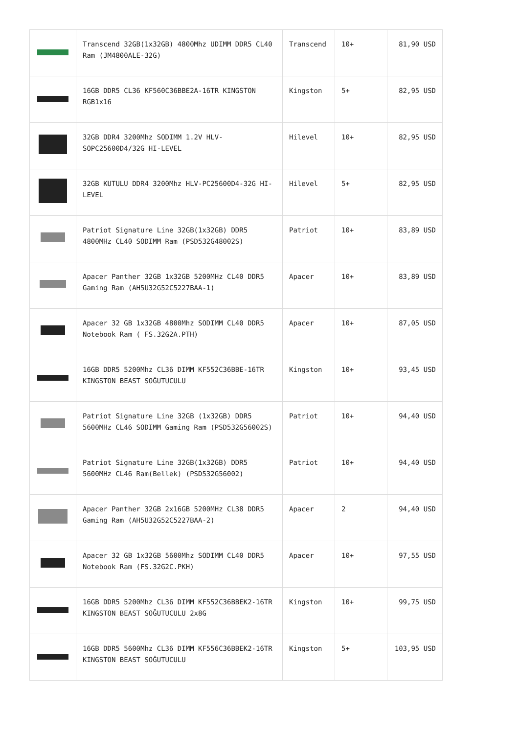| | Transcend 32GB(1x32GB) 4800Mhz UDIMM DDR5 CL40 Ram (JM4800ALE-32G) | Transcend | 10+ | 81,90 USD |
| | 16GB DDR5 CL36 KF560C36BBE2A-16TR KINGSTON RGB1x16 | Kingston | 5+ | 82,95 USD |
| | 32GB DDR4 3200Mhz SODIMM 1.2V HLV-SOPC25600D4/32G HI-LEVEL | Hilevel | 10+ | 82,95 USD |
| | 32GB KUTULU DDR4 3200Mhz HLV-PC25600D4-32G HI-LEVEL | Hilevel | 5+ | 82,95 USD |
| | Patriot Signature Line 32GB(1x32GB) DDR5 4800MHz CL40 SODIMM Ram (PSD532G48002S) | Patriot | 10+ | 83,89 USD |
| | Apacer Panther 32GB 1x32GB 5200MHz CL40 DDR5 Gaming Ram (AH5U32G52C5227BAA-1) | Apacer | 10+ | 83,89 USD |
| | Apacer 32 GB 1x32GB 4800Mhz SODIMM CL40 DDR5 Notebook Ram ( FS.32G2A.PTH) | Apacer | 10+ | 87,05 USD |
| | 16GB DDR5 5200Mhz CL36 DIMM KF552C36BBE-16TR KINGSTON BEAST SOĞUTUCULU | Kingston | 10+ | 93,45 USD |
| | Patriot Signature Line 32GB (1x32GB) DDR5 5600MHz CL46 SODIMM Gaming Ram (PSD532G56002S) | Patriot | 10+ | 94,40 USD |
| | Patriot Signature Line 32GB(1x32GB) DDR5 5600MHz CL46 Ram(Bellek) (PSD532G56002) | Patriot | 10+ | 94,40 USD |
| | Apacer Panther 32GB 2x16GB 5200MHz CL38 DDR5 Gaming Ram (AH5U32G52C5227BAA-2) | Apacer | 2 | 94,40 USD |
| | Apacer 32 GB 1x32GB 5600Mhz SODIMM CL40 DDR5 Notebook Ram (FS.32G2C.PKH) | Apacer | 10+ | 97,55 USD |
| | 16GB DDR5 5200Mhz CL36 DIMM KF552C36BBEK2-16TR KINGSTON BEAST SOĞUTUCULU 2x8G | Kingston | 10+ | 99,75 USD |
| | 16GB DDR5 5600Mhz CL36 DIMM KF556C36BBEK2-16TR KINGSTON BEAST SOĞUTUCULU | Kingston | 5+ | 103,95 USD |